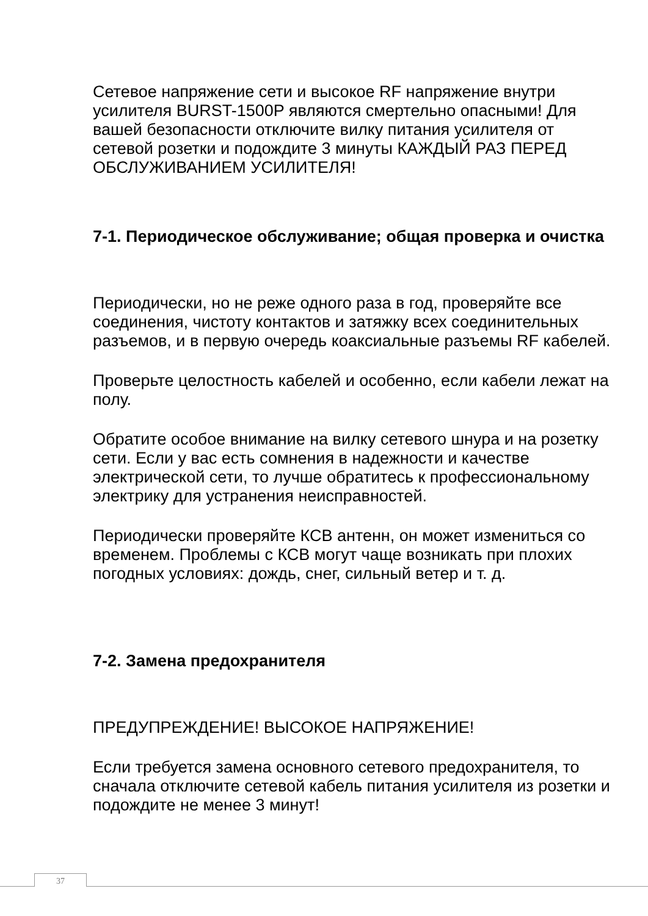Сетевое напряжение сети и высокое RF напряжение внутри усилителя BURST-1500P являются смертельно опасными! Для вашей безопасности отключите вилку питания усилителя от сетевой розетки и подождите 3 минуты КАЖДЫЙ РАЗ ПЕРЕД ОБСЛУЖИВАНИЕМ УСИЛИТЕЛЯ!
7-1. Периодическое обслуживание; общая проверка и очистка
Периодически, но не реже одного раза в год, проверяйте все соединения, чистоту контактов и затяжку всех соединительных разъемов, и в первую очередь коаксиальные разъемы RF кабелей.
Проверьте целостность кабелей и особенно, если кабели лежат на полу.
Обратите особое внимание на вилку сетевого шнура и на розетку сети. Если у вас есть сомнения в надежности и качестве электрической сети, то лучше обратитесь к профессиональному электрику для устранения неисправностей.
Периодически проверяйте КСВ антенн, он может измениться со временем. Проблемы с КСВ могут чаще возникать при плохих погодных условиях: дождь, снег, сильный ветер и т. д.
7-2. Замена предохранителя
ПРЕДУПРЕЖДЕНИЕ! ВЫСОКОЕ НАПРЯЖЕНИЕ!
Если требуется замена основного сетевого предохранителя, то сначала отключите сетевой кабель питания усилителя из розетки и подождите не менее 3 минут!
37